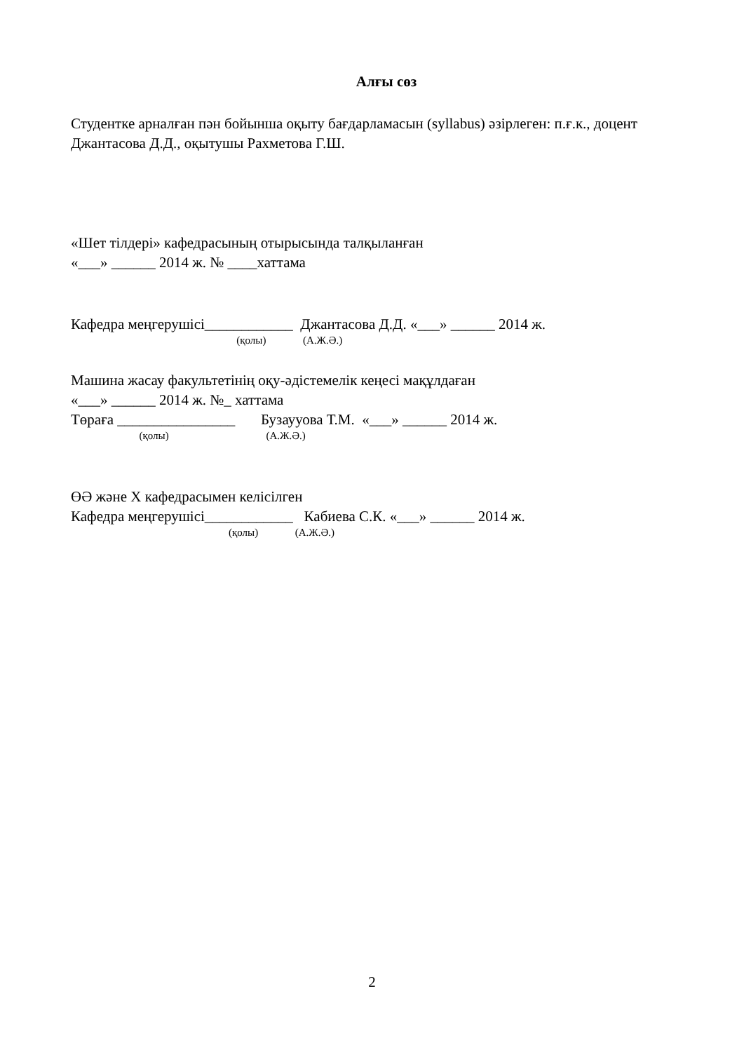Алғы сөз
Студентке арналған пән бойынша оқыту бағдарламасын (syllabus) әзірлеген: п.ғ.к., доцент Джантасова Д.Д., оқытушы Рахметова Г.Ш.
«Шет тілдері» кафедрасының отырысында талқыланған
«___» ______ 2014 ж. № ____хаттама
Кафедра меңгерушісі____________ Джантасова Д.Д. «___» ______ 2014 ж.
(қолы) (А.Ж.Ә.)
Машина жасау факультетінің оқу-әдістемелік кеңесі мақұлдаған
«___» ______ 2014 ж. №_ хаттама
Төраға ________________ Бузаууова Т.М. «___» ______ 2014 ж.
(қолы) (А.Ж.Ә.)
ӨӘ және Х кафедрасымен келісілген
Кафедра меңгерушісі____________ Кабиева С.К. «___» ______ 2014 ж.
(қолы) (А.Ж.Ә.)
2